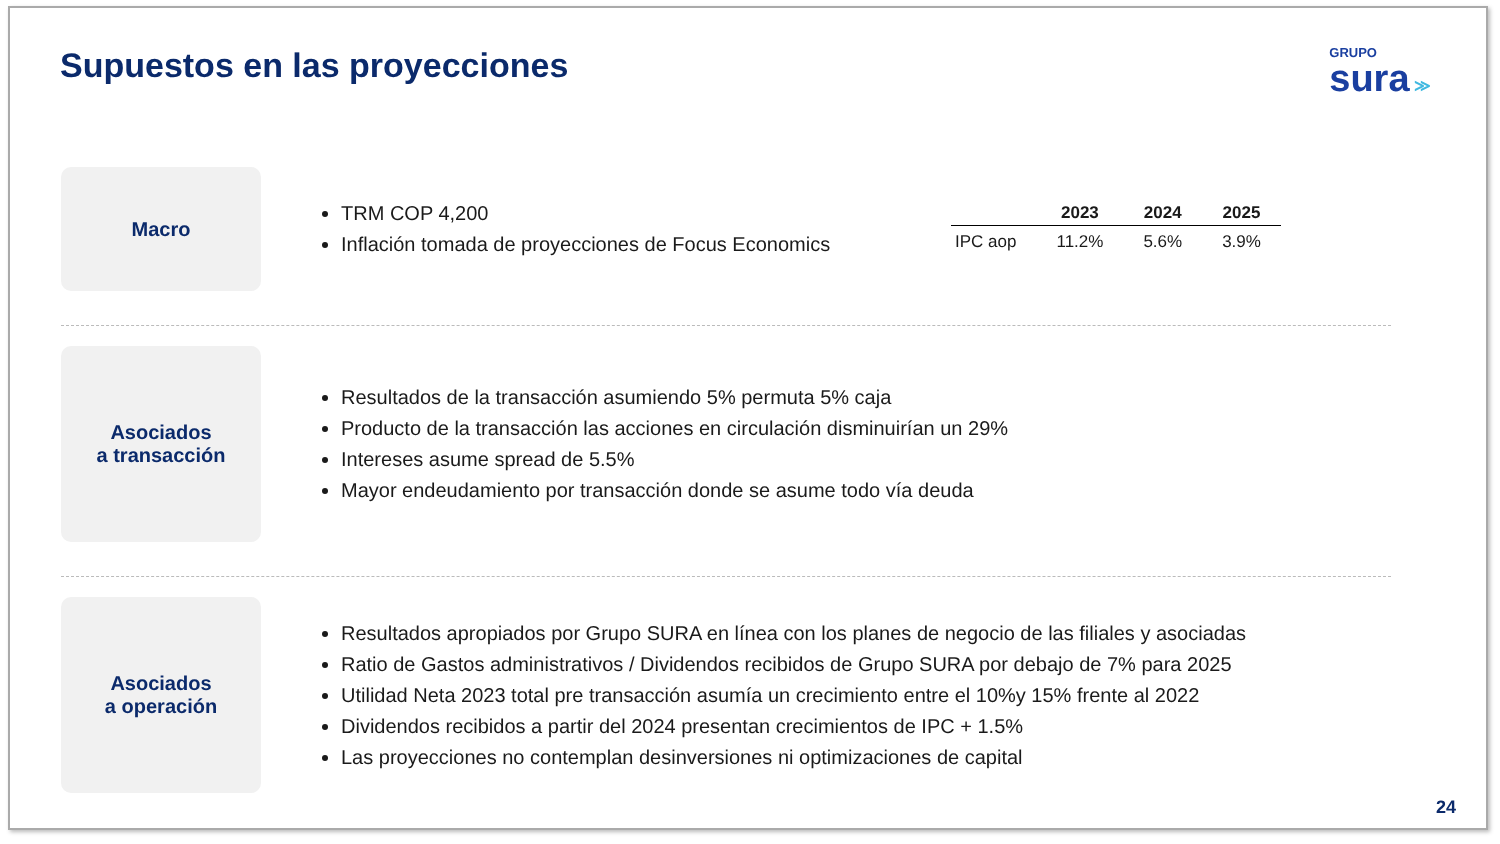Supuestos en las proyecciones
GRUPO
sura ≫
Macro
TRM COP 4,200
Inflación tomada de proyecciones de Focus Economics
| | 2023 | 2024 | 2025 |
| --- | --- | --- | --- |
| IPC aop | 11.2% | 5.6% | 3.9% |
Asociados
a transacción
Resultados de la transacción asumiendo 5% permuta 5% caja
Producto de la transacción las acciones en circulación disminuirían un 29%
Intereses asume spread de 5.5%
Mayor endeudamiento por transacción donde se asume todo vía deuda
Asociados
a operación
Resultados apropiados por Grupo SURA en línea con los planes de negocio de las filiales y asociadas
Ratio de Gastos administrativos / Dividendos recibidos de Grupo SURA por debajo de 7% para 2025
Utilidad Neta 2023 total pre transacción asumía un crecimiento entre el 10%y 15% frente al 2022
Dividendos recibidos a partir del 2024 presentan crecimientos de IPC + 1.5%
Las proyecciones no contemplan desinversiones ni optimizaciones de capital
24